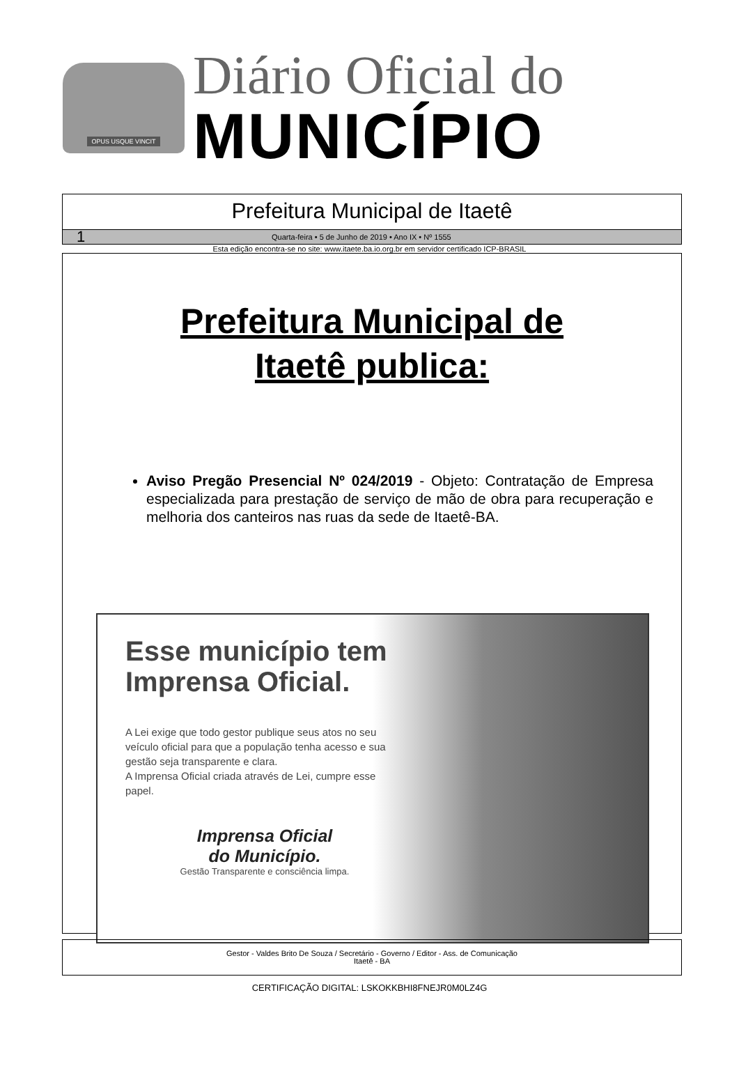OPUS USQUE VINCIT
Diário Oficial do
MUNICÍPIO
Prefeitura Municipal de Itaetê
1 Quarta-feira • 5 de Junho de 2019 • Ano IX • Nº 1555
Esta edição encontra-se no site: www.itaete.ba.io.org.br em servidor certificado ICP-BRASIL
Prefeitura Municipal de
Itaetê publica:
Aviso Pregão Presencial Nº 024/2019 - Objeto: Contratação de Empresa especializada para prestação de serviço de mão de obra para recuperação e melhoria dos canteiros nas ruas da sede de Itaetê-BA.
Esse município tem Imprensa Oficial.
A Lei exige que todo gestor publique seus atos no seu veículo oficial para que a população tenha acesso e sua gestão seja transparente e clara.
A Imprensa Oficial criada através de Lei, cumpre esse papel.
Imprensa Oficial
do Município.
Gestão Transparente e consciência limpa.
Gestor - Valdes Brito De Souza / Secretário - Governo / Editor - Ass. de Comunicação
Itaetê - BA
CERTIFICAÇÃO DIGITAL: LSKOKKBHI8FNEJR0M0LZ4G